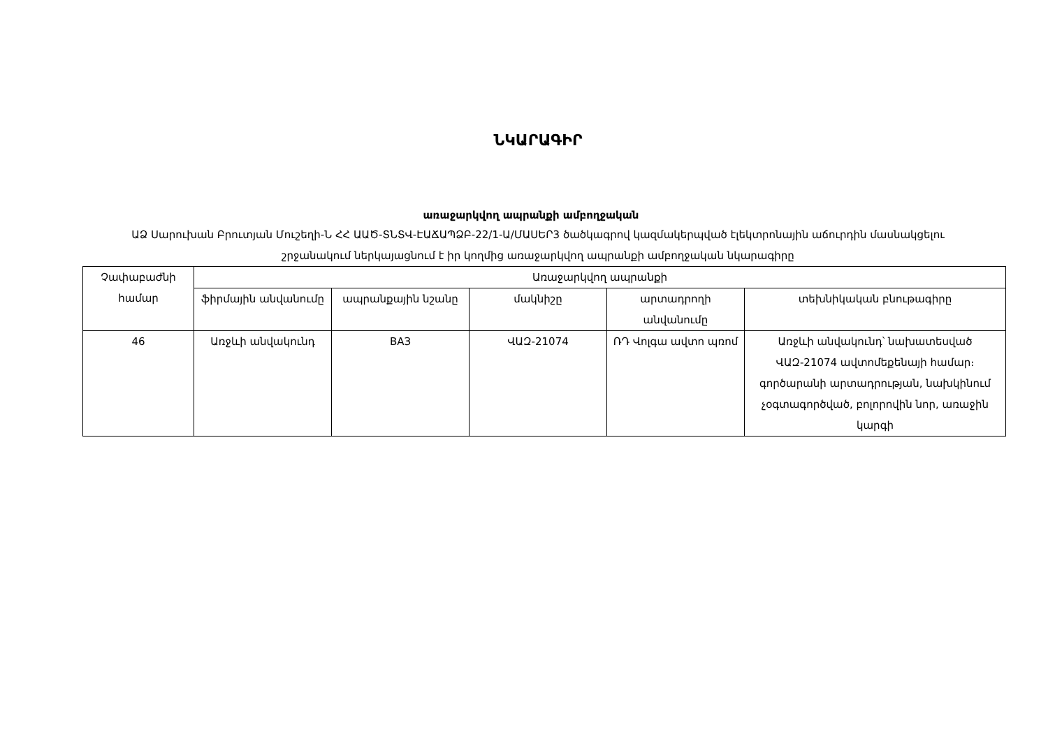ՆԿԱՐԱԳԻՐ
առաջարկվող ապրանքի ամբողջական
ԱՁ Սարուխան Բրուտյան Մուշեղի-Ն ՀՀ ԱԱԾ-ՏՆՏՎ-ԷԱՃԱՊՁԲ-22/1-Ա/ՄԱՍԵՐ3 ծածկագրով կազմակերպված էլեկտրոնային աճուրդին մասնակցելու շրջանակում ներկայացնում է իր կողմից առաջարկվող ապրանքի ամբողջական նկարագիրը
| Չափաբաժնի համար | Առաջարկվող ապրանքի | | | | |
| --- | --- | --- | --- | --- | --- |
| | ֆիրմային անվանումը | ապրանքային նշանը | մակնիշը | արտադրողի անվանումը | տեխնիկական բնութագիրը |
| 46 | Առջևի անվակունդ | ВАЗ | ՎԱԶ-21074 | ՌԴ Վոլգա ավտո պռոմ | Առջևի անվակունդ՝ նախատեսված ՎԱԶ-21074 ավտոմեքենայի համար։ գործարանի արտադրության, նախկինում չօգտագործված, բոլորովին նոր, առաջին կարգի |